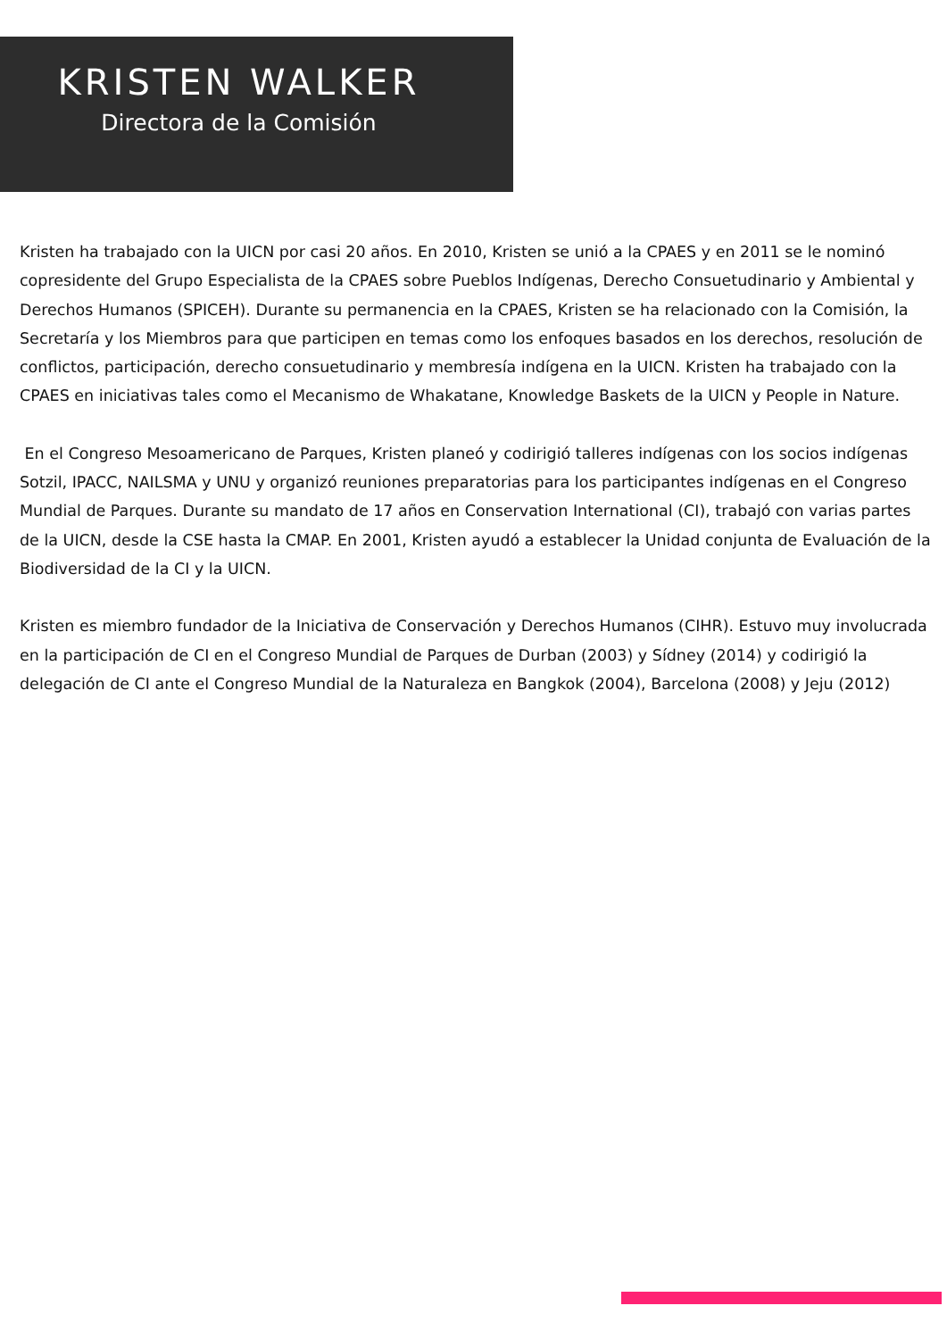KRISTEN WALKER
Directora de la Comisión
Kristen ha trabajado con la UICN por casi 20 años. En 2010, Kristen se unió a la CPAES y en 2011 se le nominó copresidente del Grupo Especialista de la CPAES sobre Pueblos Indígenas, Derecho Consuetudinario y Ambiental y Derechos Humanos (SPICEH). Durante su permanencia en la CPAES, Kristen se ha relacionado con la Comisión, la Secretaría y los Miembros para que participen en temas como los enfoques basados en los derechos, resolución de conflictos, participación, derecho consuetudinario y membresía indígena en la UICN. Kristen ha trabajado con la CPAES en iniciativas tales como el Mecanismo de Whakatane, Knowledge Baskets de la UICN y People in Nature.
En el Congreso Mesoamericano de Parques, Kristen planeó y codirigió talleres indígenas con los socios indígenas Sotzil, IPACC, NAILSMA y UNU y organizó reuniones preparatorias para los participantes indígenas en el Congreso Mundial de Parques. Durante su mandato de 17 años en Conservation International (CI), trabajó con varias partes de la UICN, desde la CSE hasta la CMAP. En 2001, Kristen ayudó a establecer la Unidad conjunta de Evaluación de la Biodiversidad de la CI y la UICN.
Kristen es miembro fundador de la Iniciativa de Conservación y Derechos Humanos (CIHR). Estuvo muy involucrada en la participación de CI en el Congreso Mundial de Parques de Durban (2003) y Sídney (2014) y codirigió la delegación de CI ante el Congreso Mundial de la Naturaleza en Bangkok (2004), Barcelona (2008) y Jeju (2012)